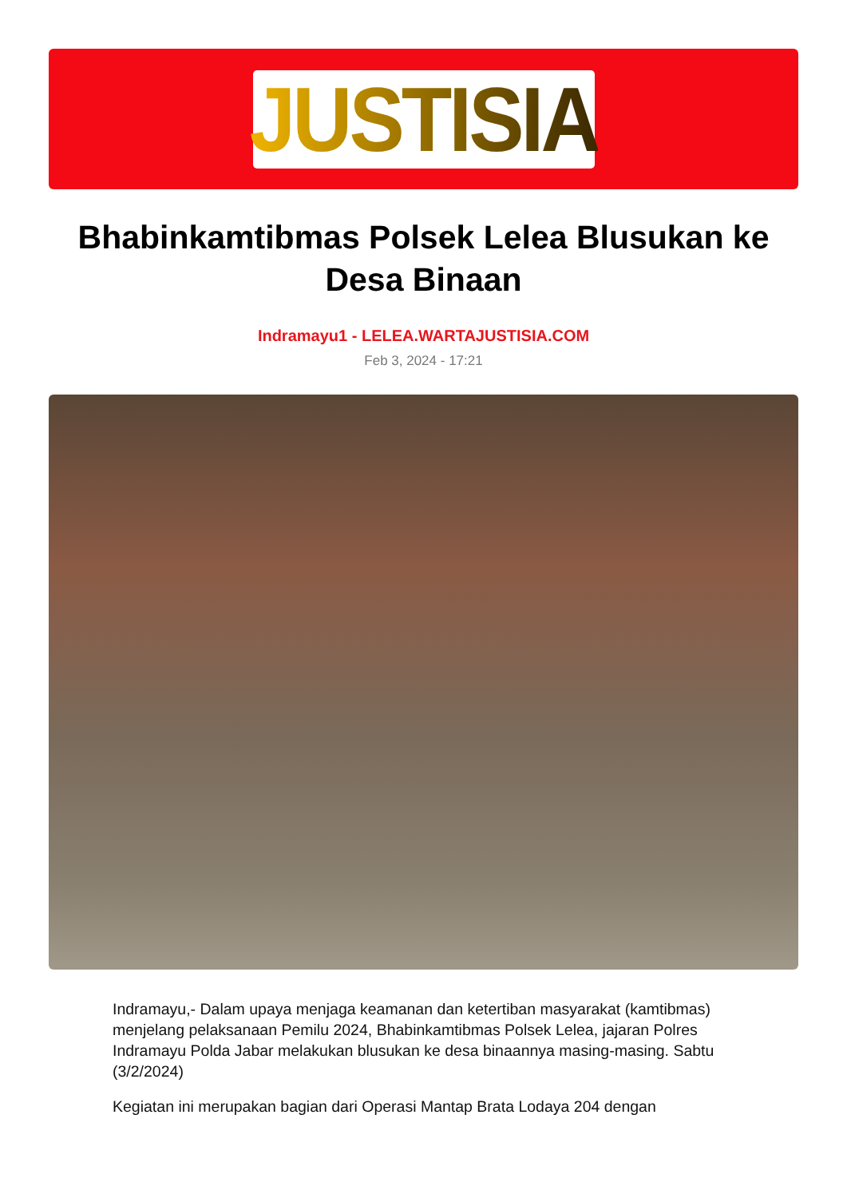JUSTISIA
Bhabinkamtibmas Polsek Lelea Blusukan ke Desa Binaan
Indramayu1 - LELEA.WARTAJUSTISIA.COM
Feb 3, 2024 - 17:21
Indramayu,- Dalam upaya menjaga keamanan dan ketertiban masyarakat (kamtibmas) menjelang pelaksanaan Pemilu 2024, Bhabinkamtibmas Polsek Lelea, jajaran Polres Indramayu Polda Jabar melakukan blusukan ke desa binaannya masing-masing. Sabtu (3/2/2024)
Kegiatan ini merupakan bagian dari Operasi Mantap Brata Lodaya 204 dengan